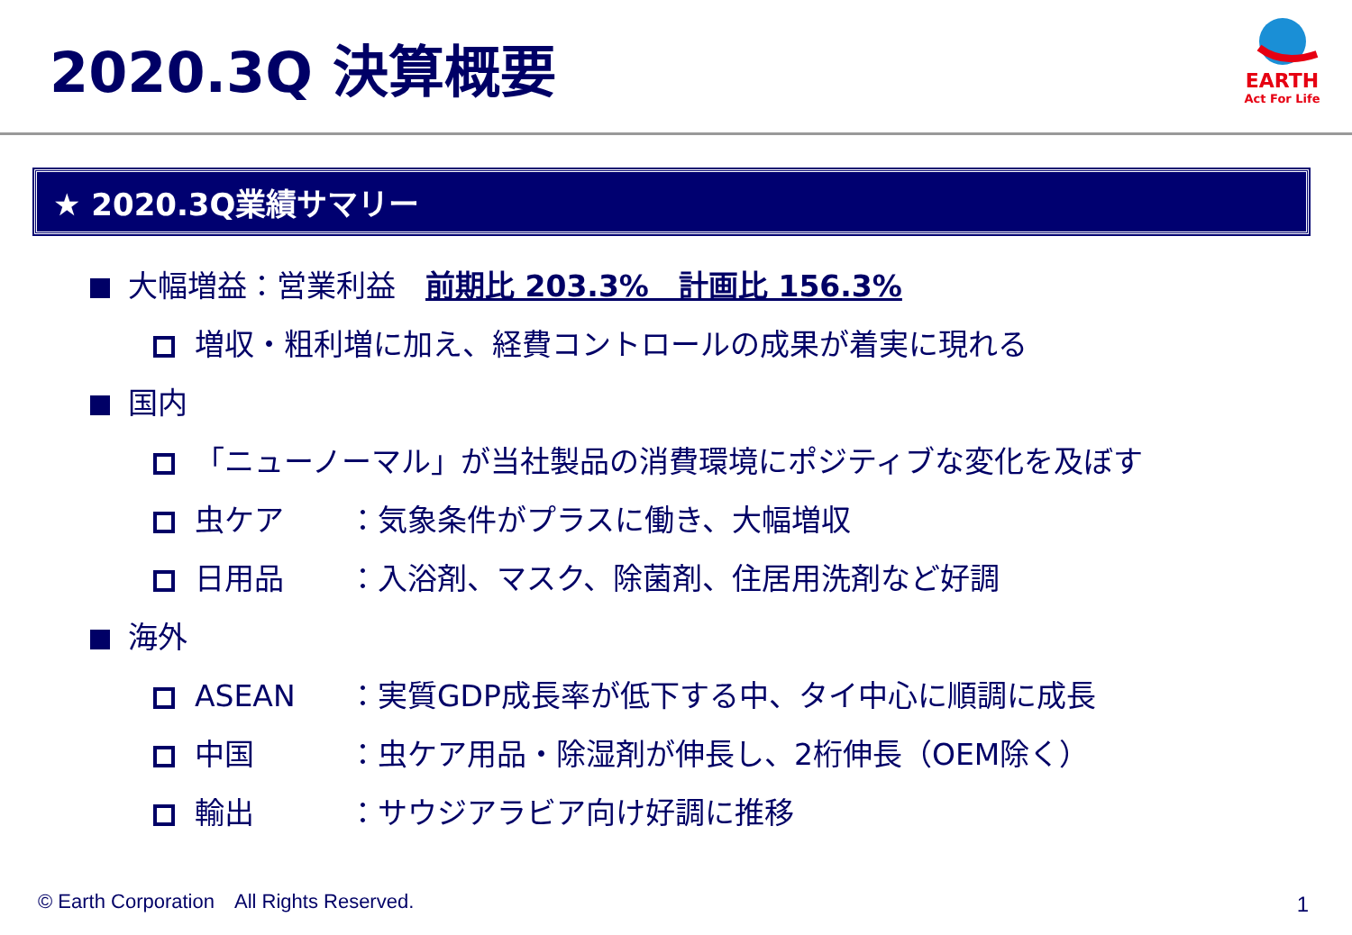2020.3Q 決算概要
EARTH
Act For Life
★ 2020.3Q業績サマリー
大幅増益：営業利益　前期比 203.3%　計画比 156.3%
増収・粗利増に加え、経費コントロールの成果が着実に現れる
国内
「ニューノーマル」が当社製品の消費環境にポジティブな変化を及ぼす
虫ケア ：気象条件がプラスに働き、大幅増収
日用品 ：入浴剤、マスク、除菌剤、住居用洗剤など好調
海外
ASEAN ：実質GDP成長率が低下する中、タイ中心に順調に成長
中国 ：虫ケア用品・除湿剤が伸長し、2桁伸長（OEM除く）
輸出 ：サウジアラビア向け好調に推移
© Earth Corporation　All Rights Reserved.
1